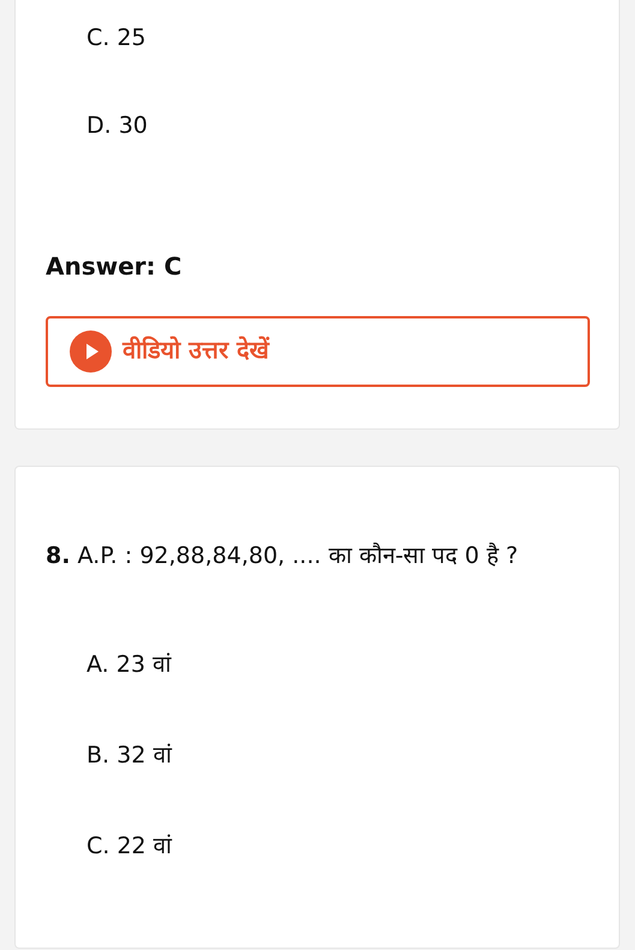C. 25
D. 30
Answer: C
वीडियो उत्तर देखें
8. A.P. : 92,88,84,80, .... का कौन-सा पद 0 है ?
A. 23 वां
B. 32 वां
C. 22 वां